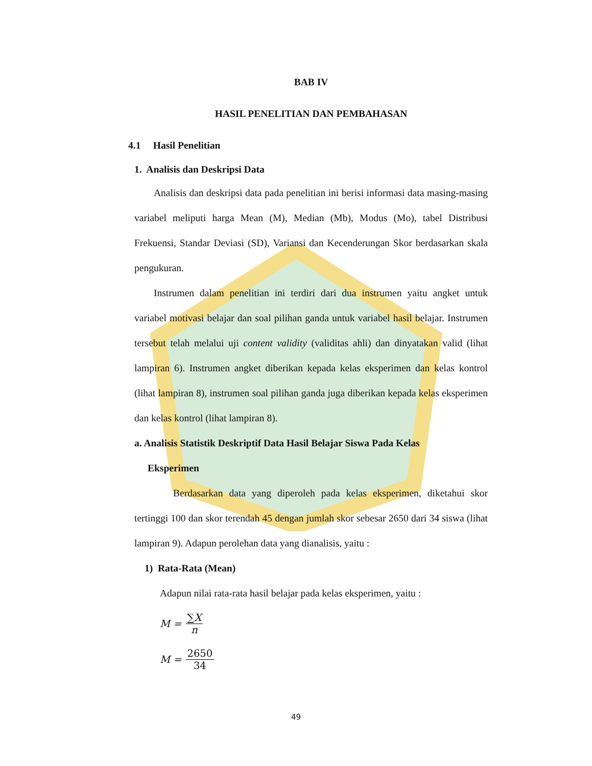BAB IV
HASIL PENELITIAN DAN PEMBAHASAN
4.1 Hasil Penelitian
1. Analisis dan Deskripsi Data
Analisis dan deskripsi data pada penelitian ini berisi informasi data masing-masing variabel meliputi harga Mean (M), Median (Mb), Modus (Mo), tabel Distribusi Frekuensi, Standar Deviasi (SD), Variansi dan Kecenderungan Skor berdasarkan skala pengukuran.
Instrumen dalam penelitian ini terdiri dari dua instrumen yaitu angket untuk variabel motivasi belajar dan soal pilihan ganda untuk variabel hasil belajar. Instrumen tersebut telah melalui uji content validity (validitas ahli) dan dinyatakan valid (lihat lampiran 6). Instrumen angket diberikan kepada kelas eksperimen dan kelas kontrol (lihat lampiran 8), instrumen soal pilihan ganda juga diberikan kepada kelas eksperimen dan kelas kontrol (lihat lampiran 8).
a. Analisis Statistik Deskriptif Data Hasil Belajar Siswa Pada Kelas
Eksperimen
Berdasarkan data yang diperoleh pada kelas eksperimen, diketahui skor tertinggi 100 dan skor terendah 45 dengan jumlah skor sebesar 2650 dari 34 siswa (lihat lampiran 9). Adapun perolehan data yang dianalisis, yaitu :
1) Rata-Rata (Mean)
Adapun nilai rata-rata hasil belajar pada kelas eksperimen, yaitu :
M = ∑X n
M = 2650 34
49